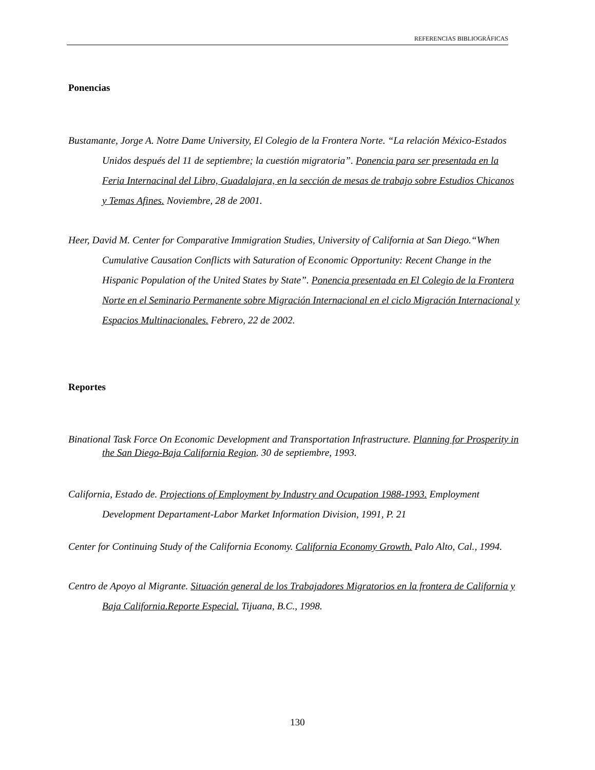REFERENCIAS BIBLIOGRÁFICAS
Ponencias
Bustamante, Jorge A. Notre Dame University, El Colegio de la Frontera Norte. “La relación México-Estados Unidos después del 11 de septiembre; la cuestión migratoria”. Ponencia para ser presentada en la Feria Internacinal del Libro, Guadalajara, en la sección de mesas de trabajo sobre Estudios Chicanos y Temas Afines. Noviembre, 28 de 2001.
Heer, David M. Center for Comparative Immigration Studies, University of California at San Diego.“When Cumulative Causation Conflicts with Saturation of Economic Opportunity: Recent Change in the Hispanic Population of the United States by State”. Ponencia presentada en El Colegio de la Frontera Norte en el Seminario Permanente sobre Migración Internacional en el ciclo Migración Internacional y Espacios Multinacionales. Febrero, 22 de 2002.
Reportes
Binational Task Force On Economic Development and Transportation Infrastructure. Planning for Prosperity in the San Diego-Baja California Region. 30 de septiembre, 1993.
California, Estado de. Projections of Employment by Industry and Ocupation 1988-1993. Employment Development Departament-Labor Market Information Division, 1991, P. 21
Center for Continuing Study of the California Economy. California Economy Growth. Palo Alto, Cal., 1994.
Centro de Apoyo al Migrante. Situación general de los Trabajadores Migratorios en la frontera de California y Baja California.Reporte Especial. Tijuana, B.C., 1998.
130